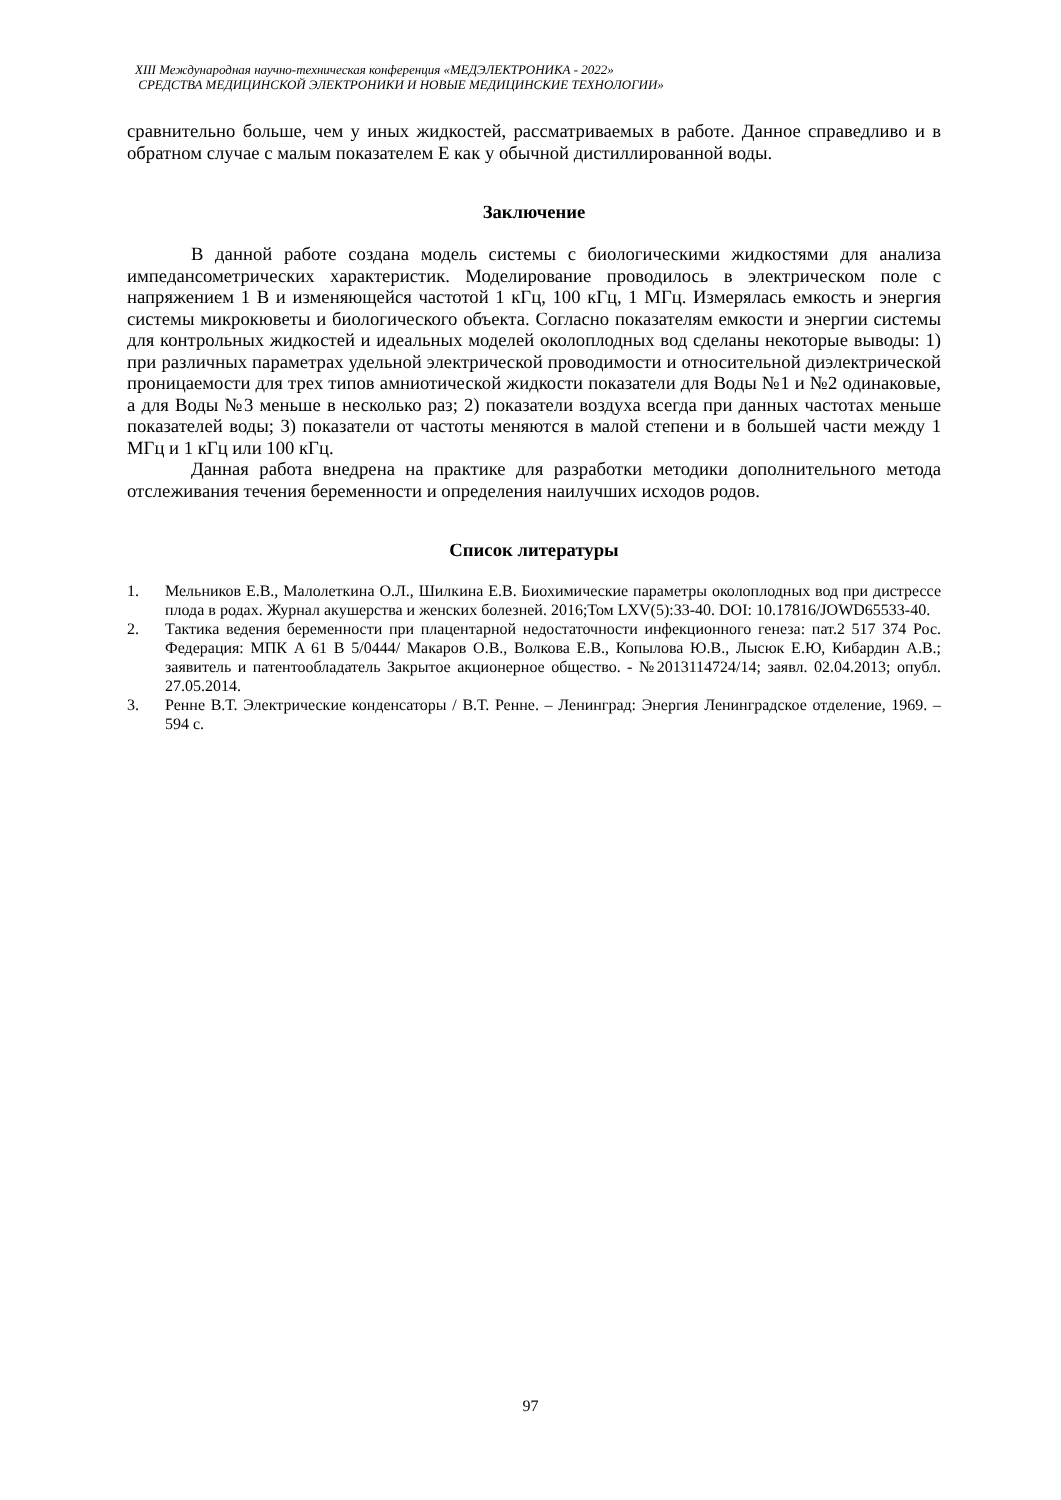XIII Международная научно-техническая конференция «МЕДЭЛЕКТРОНИКА - 2022»
СРЕДСТВА МЕДИЦИНСКОЙ ЭЛЕКТРОНИКИ И НОВЫЕ МЕДИЦИНСКИЕ ТЕХНОЛОГИИ»
сравнительно больше, чем у иных жидкостей, рассматриваемых в работе. Данное справедливо и в обратном случае с малым показателем E как у обычной дистиллированной воды.
Заключение
В данной работе создана модель системы с биологическими жидкостями для анализа импедансометрических характеристик. Моделирование проводилось в электрическом поле с напряжением 1 В и изменяющейся частотой 1 кГц, 100 кГц, 1 МГц. Измерялась емкость и энергия системы микрокюветы и биологического объекта. Согласно показателям емкости и энергии системы для контрольных жидкостей и идеальных моделей околоплодных вод сделаны некоторые выводы: 1) при различных параметрах удельной электрической проводимости и относительной диэлектрической проницаемости для трех типов амниотической жидкости показатели для Воды №1 и №2 одинаковые, а для Воды №3 меньше в несколько раз; 2) показатели воздуха всегда при данных частотах меньше показателей воды; 3) показатели от частоты меняются в малой степени и в большей части между 1 МГц и 1 кГц или 100 кГц.
Данная работа внедрена на практике для разработки методики дополнительного метода отслеживания течения беременности и определения наилучших исходов родов.
Список литературы
1. Мельников Е.В., Малолеткина О.Л., Шилкина Е.В. Биохимические параметры околоплодных вод при дистрессе плода в родах. Журнал акушерства и женских болезней. 2016;Том LXV(5):33-40. DOI: 10.17816/JOWD65533-40.
2. Тактика ведения беременности при плацентарной недостаточности инфекционного генеза: пат.2 517 374 Рос. Федерация: МПК A 61 B 5/0444/ Макаров О.В., Волкова Е.В., Копылова Ю.В., Лысюк Е.Ю, Кибардин А.В.; заявитель и патентообладатель Закрытое акционерное общество. - №2013114724/14; заявл. 02.04.2013; опубл. 27.05.2014.
3. Ренне В.Т. Электрические конденсаторы / В.Т. Ренне. – Ленинград: Энергия Ленинградское отделение, 1969. – 594 с.
97